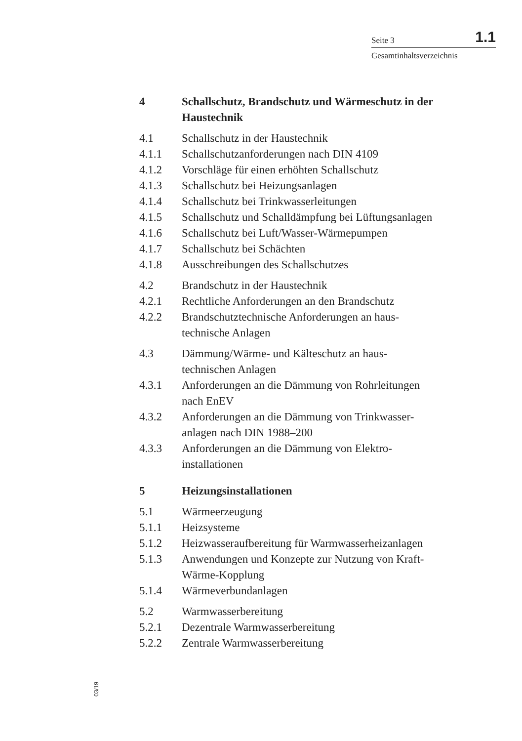Seite 3 1.1
Gesamtinhaltsverzeichnis
4 Schallschutz, Brandschutz und Wärmeschutz in der Haustechnik
4.1 Schallschutz in der Haustechnik
4.1.1 Schallschutzanforderungen nach DIN 4109
4.1.2 Vorschläge für einen erhöhten Schallschutz
4.1.3 Schallschutz bei Heizungsanlagen
4.1.4 Schallschutz bei Trinkwasserleitungen
4.1.5 Schallschutz und Schalldämpfung bei Lüftungsanlagen
4.1.6 Schallschutz bei Luft/Wasser-Wärmepumpen
4.1.7 Schallschutz bei Schächten
4.1.8 Ausschreibungen des Schallschutzes
4.2 Brandschutz in der Haustechnik
4.2.1 Rechtliche Anforderungen an den Brandschutz
4.2.2 Brandschutztechnische Anforderungen an haus-
technische Anlagen
4.3 Dämmung/Wärme- und Kälteschutz an haus-
technischen Anlagen
4.3.1 Anforderungen an die Dämmung von Rohrleitungen
nach EnEV
4.3.2 Anforderungen an die Dämmung von Trinkwasser-
anlagen nach DIN 1988–200
4.3.3 Anforderungen an die Dämmung von Elektro-
installationen
5 Heizungsinstallationen
5.1 Wärmeerzeugung
5.1.1 Heizsysteme
5.1.2 Heizwasseraufbereitung für Warmwasserheizanlagen
5.1.3 Anwendungen und Konzepte zur Nutzung von Kraft-
Wärme-Kopplung
5.1.4 Wärmeverbundanlagen
5.2 Warmwasserbereitung
5.2.1 Dezentrale Warmwasserbereitung
5.2.2 Zentrale Warmwasserbereitung
03/19